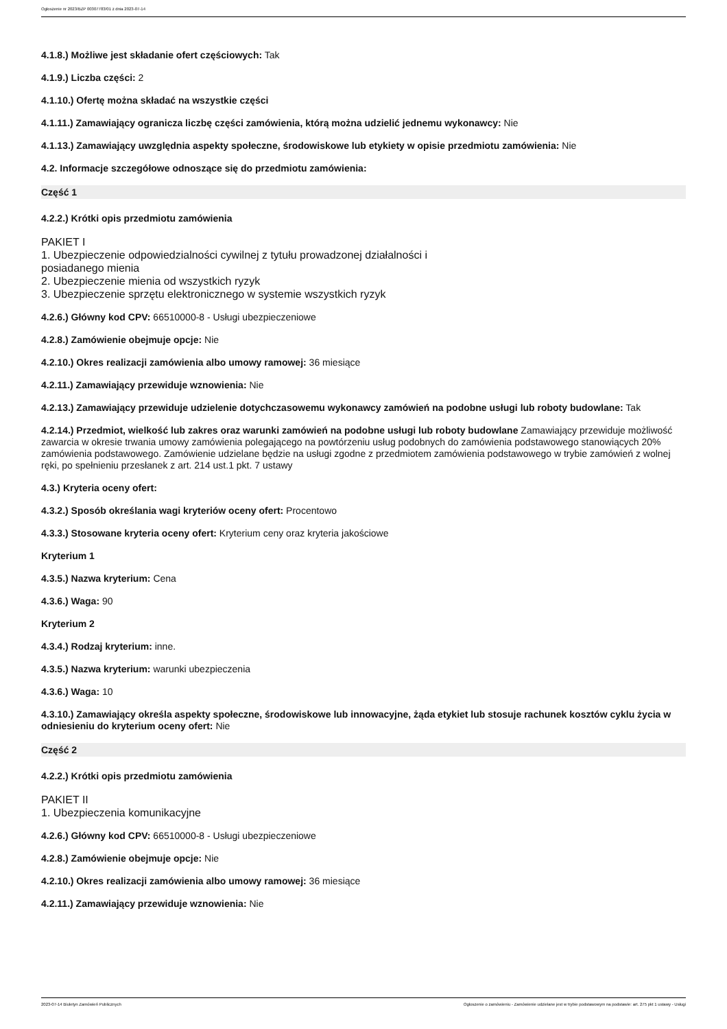Ogłoszenie nr 2023/BZP 00307783/01 z dnia 2023-07-14
4.1.8.) Możliwe jest składanie ofert częściowych: Tak
4.1.9.) Liczba części: 2
4.1.10.) Ofertę można składać na wszystkie części
4.1.11.) Zamawiający ogranicza liczbę części zamówienia, którą można udzielić jednemu wykonawcy: Nie
4.1.13.) Zamawiający uwzględnia aspekty społeczne, środowiskowe lub etykiety w opisie przedmiotu zamówienia: Nie
4.2. Informacje szczegółowe odnoszące się do przedmiotu zamówienia:
Część 1
4.2.2.) Krótki opis przedmiotu zamówienia
PAKIET I
1. Ubezpieczenie odpowiedzialności cywilnej z tytułu prowadzonej działalności i
posiadanego mienia
2. Ubezpieczenie mienia od wszystkich ryzyk
3. Ubezpieczenie sprzętu elektronicznego w systemie wszystkich ryzyk
4.2.6.) Główny kod CPV: 66510000-8 - Usługi ubezpieczeniowe
4.2.8.) Zamówienie obejmuje opcje: Nie
4.2.10.) Okres realizacji zamówienia albo umowy ramowej: 36 miesiące
4.2.11.) Zamawiający przewiduje wznowienia: Nie
4.2.13.) Zamawiający przewiduje udzielenie dotychczasowemu wykonawcy zamówień na podobne usługi lub roboty budowlane: Tak
4.2.14.) Przedmiot, wielkość lub zakres oraz warunki zamówień na podobne usługi lub roboty budowlane Zamawiający przewiduje możliwość zawarcia w okresie trwania umowy zamówienia polegającego na powtórzeniu usług podobnych do zamówienia podstawowego stanowiących 20% zamówienia podstawowego. Zamówienie udzielane będzie na usługi zgodne z przedmiotem zamówienia podstawowego w trybie zamówień z wolnej ręki, po spełnieniu przesłanek z art. 214 ust.1 pkt. 7 ustawy
4.3.) Kryteria oceny ofert:
4.3.2.) Sposób określania wagi kryteriów oceny ofert: Procentowo
4.3.3.) Stosowane kryteria oceny ofert: Kryterium ceny oraz kryteria jakościowe
Kryterium 1
4.3.5.) Nazwa kryterium: Cena
4.3.6.) Waga: 90
Kryterium 2
4.3.4.) Rodzaj kryterium: inne.
4.3.5.) Nazwa kryterium: warunki ubezpieczenia
4.3.6.) Waga: 10
4.3.10.) Zamawiający określa aspekty społeczne, środowiskowe lub innowacyjne, żąda etykiet lub stosuje rachunek kosztów cyklu życia w odniesieniu do kryterium oceny ofert: Nie
Część 2
4.2.2.) Krótki opis przedmiotu zamówienia
PAKIET II
1. Ubezpieczenia komunikacyjne
4.2.6.) Główny kod CPV: 66510000-8 - Usługi ubezpieczeniowe
4.2.8.) Zamówienie obejmuje opcje: Nie
4.2.10.) Okres realizacji zamówienia albo umowy ramowej: 36 miesiące
4.2.11.) Zamawiający przewiduje wznowienia: Nie
2023-07-14 Biuletyn Zamówień Publicznych Ogłoszenie o zamówieniu - Zamówienie udzielane jest w trybie podstawowym na podstawie: art. 275 pkt 1 ustawy - Usługi